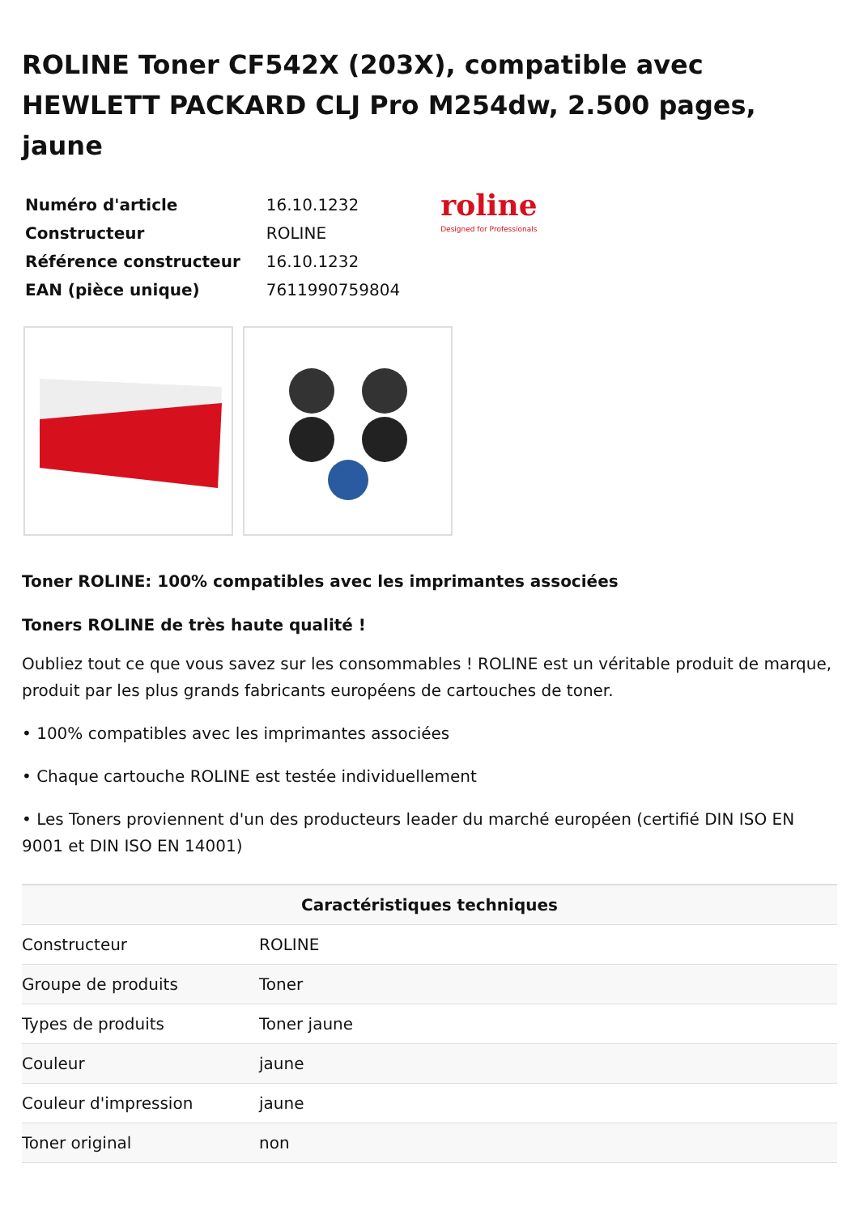ROLINE Toner CF542X (203X), compatible avec HEWLETT PACKARD CLJ Pro M254dw, 2.500 pages, jaune
| Numéro d'article | 16.10.1232 |
| Constructeur | ROLINE |
| Référence constructeur | 16.10.1232 |
| EAN (pièce unique) | 7611990759804 |
roline
Designed for Professionals
Toner ROLINE: 100% compatibles avec les imprimantes associées
Toners ROLINE de très haute qualité !
Oubliez tout ce que vous savez sur les consommables ! ROLINE est un véritable produit de marque, produit par les plus grands fabricants européens de cartouches de toner.
• 100% compatibles avec les imprimantes associées
• Chaque cartouche ROLINE est testée individuellement
• Les Toners proviennent d'un des producteurs leader du marché européen (certifié DIN ISO EN 9001 et DIN ISO EN 14001)
| Caractéristiques techniques | |
| --- | --- |
| Constructeur | ROLINE |
| Groupe de produits | Toner |
| Types de produits | Toner jaune |
| Couleur | jaune |
| Couleur d'impression | jaune |
| Toner original | non |